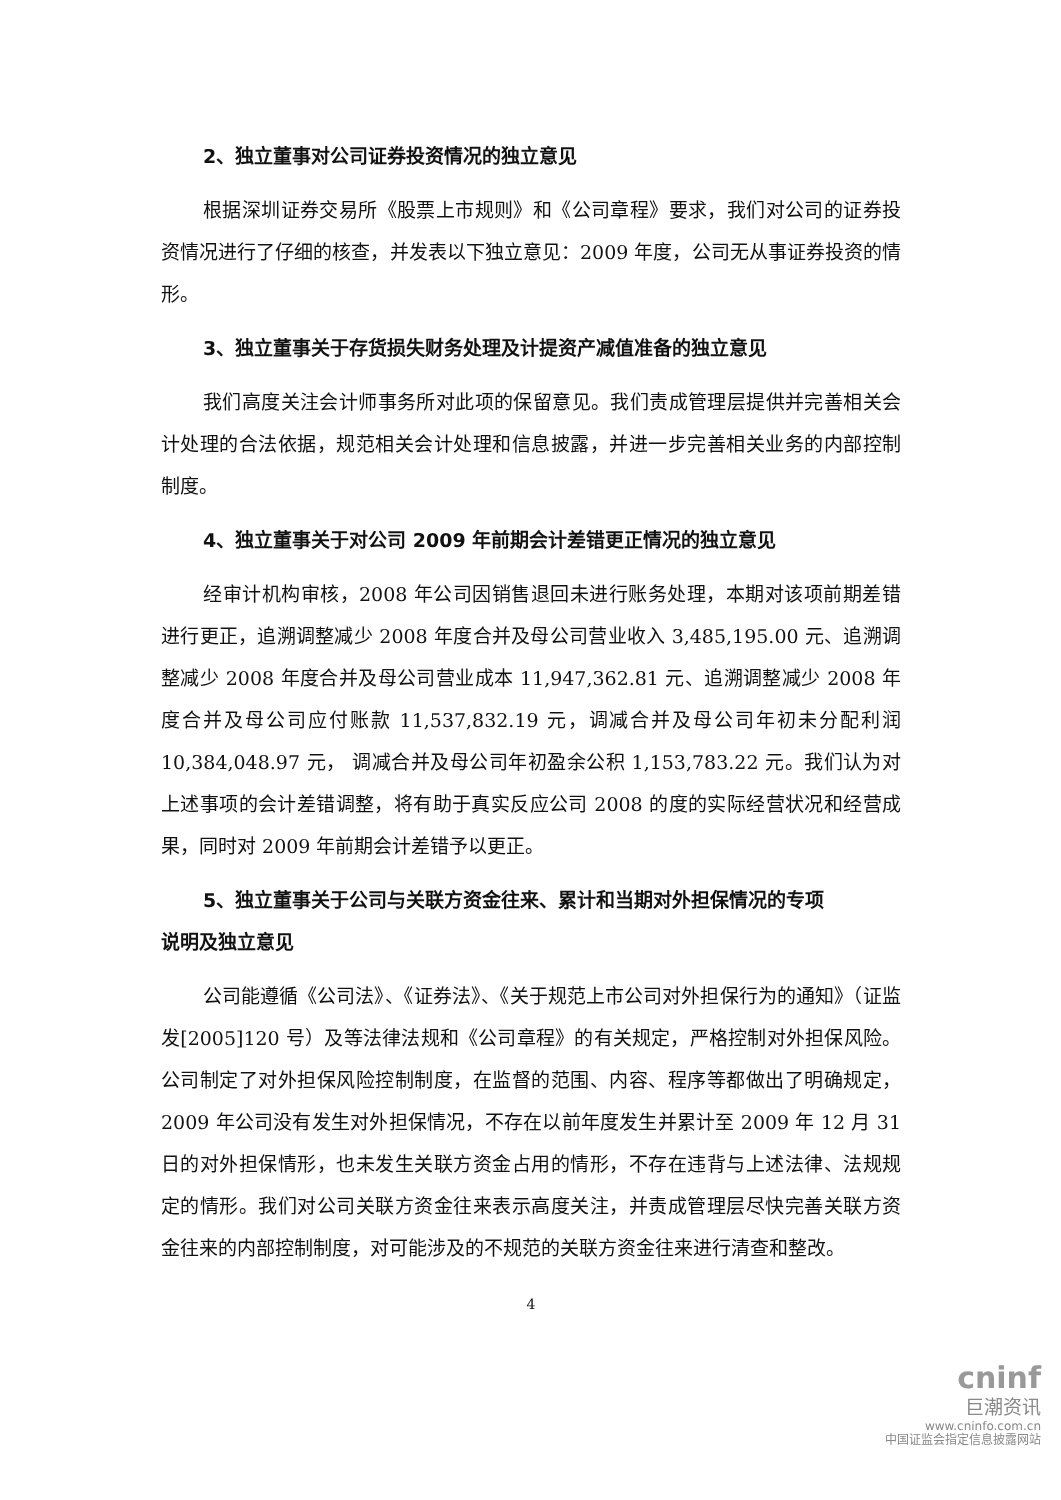2、独立董事对公司证券投资情况的独立意见
根据深圳证券交易所《股票上市规则》和《公司章程》要求，我们对公司的证券投资情况进行了仔细的核查，并发表以下独立意见：2009 年度，公司无从事证券投资的情形。
3、独立董事关于存货损失财务处理及计提资产减值准备的独立意见
我们高度关注会计师事务所对此项的保留意见。我们责成管理层提供并完善相关会计处理的合法依据，规范相关会计处理和信息披露，并进一步完善相关业务的内部控制制度。
4、独立董事关于对公司 2009 年前期会计差错更正情况的独立意见
经审计机构审核，2008 年公司因销售退回未进行账务处理，本期对该项前期差错进行更正，追溯调整减少 2008 年度合并及母公司营业收入 3,485,195.00 元、追溯调整减少 2008 年度合并及母公司营业成本 11,947,362.81 元、追溯调整减少 2008 年度合并及母公司应付账款 11,537,832.19 元，调减合并及母公司年初未分配利润 10,384,048.97 元， 调减合并及母公司年初盈余公积 1,153,783.22 元。我们认为对上述事项的会计差错调整，将有助于真实反应公司 2008 的度的实际经营状况和经营成果，同时对 2009 年前期会计差错予以更正。
5、独立董事关于公司与关联方资金往来、累计和当期对外担保情况的专项
说明及独立意见
公司能遵循《公司法》、《证券法》、《关于规范上市公司对外担保行为的通知》（证监发[2005]120 号）及等法律法规和《公司章程》的有关规定，严格控制对外担保风险。公司制定了对外担保风险控制制度，在监督的范围、内容、程序等都做出了明确规定，2009 年公司没有发生对外担保情况，不存在以前年度发生并累计至 2009 年 12 月 31 日的对外担保情形，也未发生关联方资金占用的情形，不存在违背与上述法律、法规规定的情形。我们对公司关联方资金往来表示高度关注，并责成管理层尽快完善关联方资金往来的内部控制制度，对可能涉及的不规范的关联方资金往来进行清查和整改。
4
cninf
巨潮资讯
www.cninfo.com.cn
中国证监会指定信息披露网站